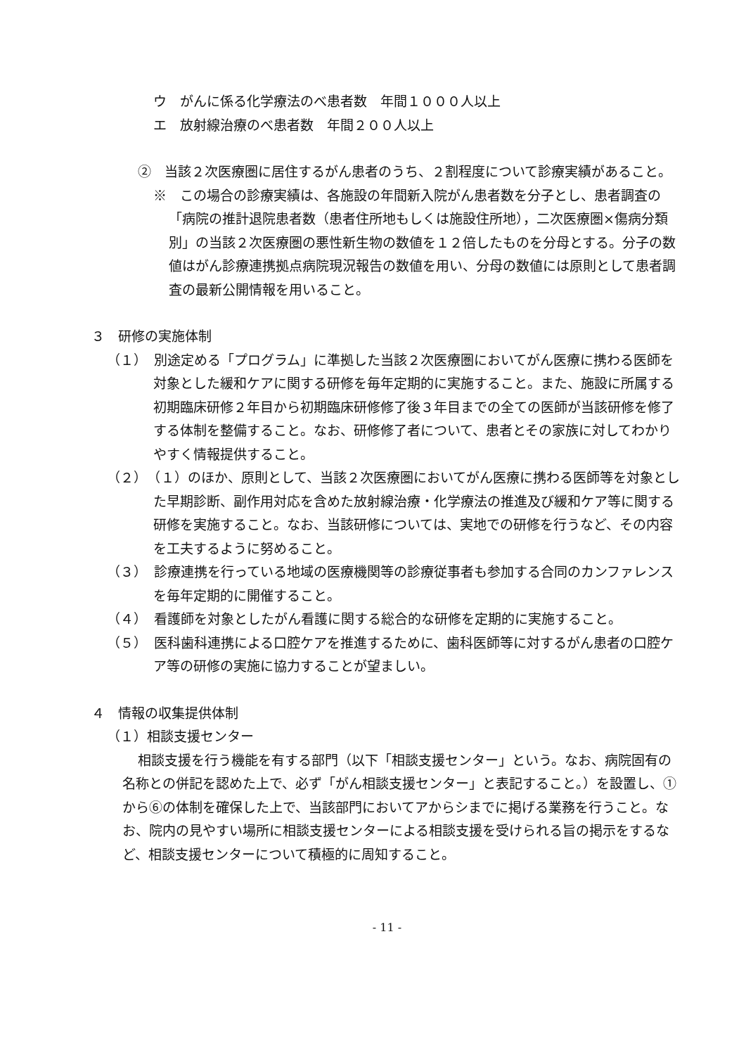ウ　がんに係る化学療法のべ患者数　年間１０００人以上
エ　放射線治療のべ患者数　年間２００人以上
②　当該２次医療圏に居住するがん患者のうち、２割程度について診療実績があること。
※　この場合の診療実績は、各施設の年間新入院がん患者数を分子とし、患者調査の「病院の推計退院患者数（患者住所地もしくは施設住所地），二次医療圏×傷病分類別」の当該２次医療圏の悪性新生物の数値を１２倍したものを分母とする。分子の数値はがん診療連携拠点病院現況報告の数値を用い、分母の数値には原則として患者調査の最新公開情報を用いること。
３　研修の実施体制
（１）　別途定める「プログラム」に準拠した当該２次医療圏においてがん医療に携わる医師を対象とした緩和ケアに関する研修を毎年定期的に実施すること。また、施設に所属する初期臨床研修２年目から初期臨床研修修了後３年目までの全ての医師が当該研修を修了する体制を整備すること。なお、研修修了者について、患者とその家族に対してわかりやすく情報提供すること。
（２）　（１）のほか、原則として、当該２次医療圏においてがん医療に携わる医師等を対象とした早期診断、副作用対応を含めた放射線治療・化学療法の推進及び緩和ケア等に関する研修を実施すること。なお、当該研修については、実地での研修を行うなど、その内容を工夫するように努めること。
（３）　診療連携を行っている地域の医療機関等の診療従事者も参加する合同のカンファレンスを毎年定期的に開催すること。
（４）　看護師を対象としたがん看護に関する総合的な研修を定期的に実施すること。
（５）　医科歯科連携による口腔ケアを推進するために、歯科医師等に対するがん患者の口腔ケア等の研修の実施に協力することが望ましい。
４　情報の収集提供体制
（１）相談支援センター
相談支援を行う機能を有する部門（以下「相談支援センター」という。なお、病院固有の名称との併記を認めた上で、必ず「がん相談支援センター」と表記すること。）を設置し、①から⑥の体制を確保した上で、当該部門においてアからシまでに掲げる業務を行うこと。なお、院内の見やすい場所に相談支援センターによる相談支援を受けられる旨の掲示をするなど、相談支援センターについて積極的に周知すること。
- 11 -